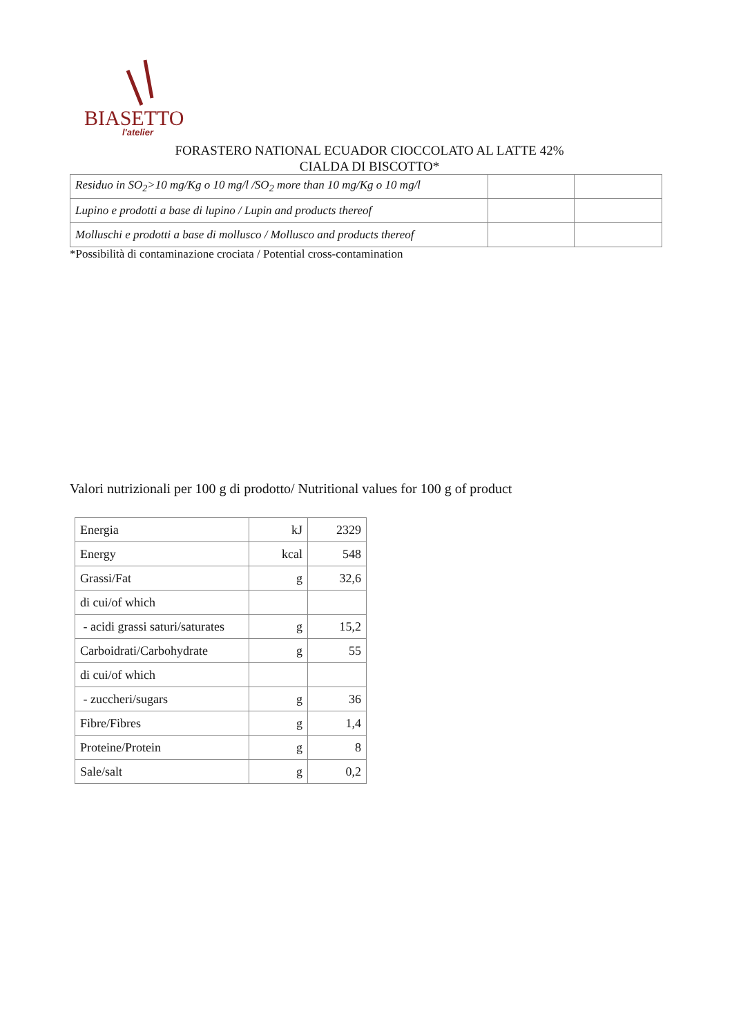BIASETTO
l'atelier
FORASTERO NATIONAL ECUADOR CIOCCOLATO AL LATTE 42%
CIALDA DI BISCOTTO*
| Residuo in SO<sub>2</sub>>10 mg/Kg o 10 mg/l /SO<sub>2</sub> more than 10 mg/Kg o 10 mg/l | | |
| Lupino e prodotti a base di lupino / Lupin and products thereof | | |
| Molluschi e prodotti a base di mollusco / Mollusco and products thereof | | |
*Possibilità di contaminazione crociata / Potential cross-contamination
Valori nutrizionali per 100 g di prodotto/ Nutritional values for 100 g of product
| Energia | kJ | 2329 |
| Energy | kcal | 548 |
| Grassi/Fat | g | 32,6 |
| di cui/of which | | |
| - acidi grassi saturi/saturates | g | 15,2 |
| Carboidrati/Carbohydrate | g | 55 |
| di cui/of which | | |
| - zuccheri/sugars | g | 36 |
| Fibre/Fibres | g | 1,4 |
| Proteine/Protein | g | 8 |
| Sale/salt | g | 0,2 |